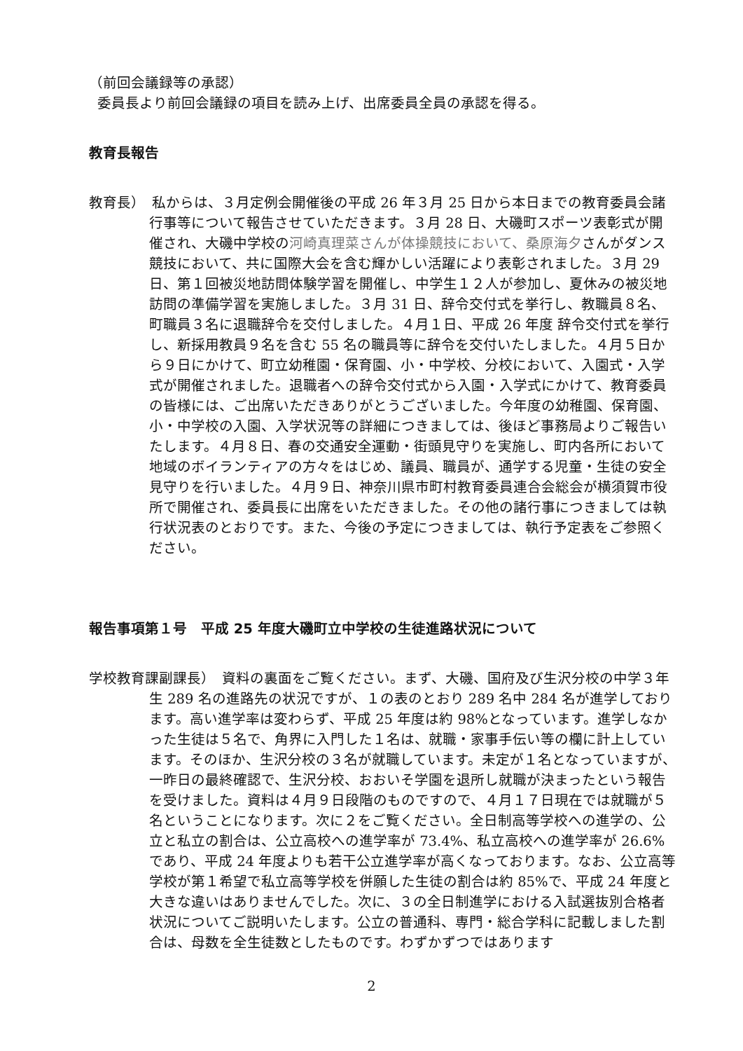（前回会議録等の承認）
委員長より前回会議録の項目を読み上げ、出席委員全員の承認を得る。
教育長報告
教育長）　私からは、３月定例会開催後の平成 26 年３月 25 日から本日までの教育委員会諸行事等について報告させていただきます。３月 28 日、大磯町スポーツ表彰式が開催され、大磯中学校の河崎真理菜さんが体操競技において、桑原海夕さんがダンス競技において、共に国際大会を含む輝かしい活躍により表彰されました。３月 29 日、第１回被災地訪問体験学習を開催し、中学生１２人が参加し、夏休みの被災地訪問の準備学習を実施しました。３月 31 日、辞令交付式を挙行し、教職員８名、町職員３名に退職辞令を交付しました。４月１日、平成 26 年度 辞令交付式を挙行し、新採用教員９名を含む 55 名の職員等に辞令を交付いたしました。４月５日から９日にかけて、町立幼稚園・保育園、小・中学校、分校において、入園式・入学式が開催されました。退職者への辞令交付式から入園・入学式にかけて、教育委員の皆様には、ご出席いただきありがとうございました。今年度の幼稚園、保育園、小・中学校の入園、入学状況等の詳細につきましては、後ほど事務局よりご報告いたします。４月８日、春の交通安全運動・街頭見守りを実施し、町内各所において地域のボイランティアの方々をはじめ、議員、職員が、通学する児童・生徒の安全見守りを行いました。４月９日、神奈川県市町村教育委員連合会総会が横須賀市役所で開催され、委員長に出席をいただきました。その他の諸行事につきましては執行状況表のとおりです。また、今後の予定につきましては、執行予定表をご参照ください。
報告事項第１号　平成 25 年度大磯町立中学校の生徒進路状況について
学校教育課副課長）　資料の裏面をご覧ください。まず、大磯、国府及び生沢分校の中学３年生 289 名の進路先の状況ですが、１の表のとおり 289 名中 284 名が進学しております。高い進学率は変わらず、平成 25 年度は約 98%となっています。進学しなかった生徒は５名で、角界に入門した１名は、就職・家事手伝い等の欄に計上しています。そのほか、生沢分校の３名が就職しています。未定が１名となっていますが、一昨日の最終確認で、生沢分校、おおいそ学園を退所し就職が決まったという報告を受けました。資料は４月９日段階のものですので、４月１７日現在では就職が５名ということになります。次に２をご覧ください。全日制高等学校への進学の、公立と私立の割合は、公立高校への進学率が 73.4%、私立高校への進学率が 26.6%であり、平成 24 年度よりも若干公立進学率が高くなっております。なお、公立高等学校が第１希望で私立高等学校を併願した生徒の割合は約 85%で、平成 24 年度と大きな違いはありませんでした。次に、３の全日制進学における入試選抜別合格者状況についてご説明いたします。公立の普通科、専門・総合学科に記載しました割合は、母数を全生徒数としたものです。わずかずつではあります
2